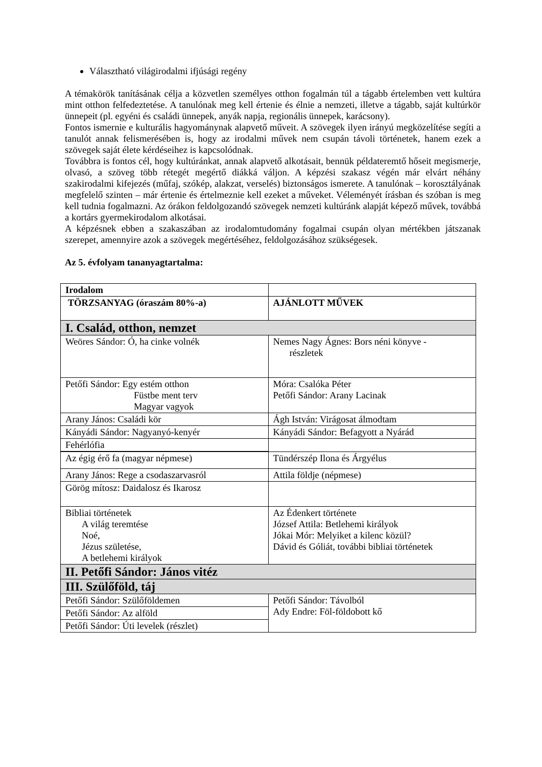Választható világirodalmi ifjúsági regény
A témakörök tanításának célja a közvetlen személyes otthon fogalmán túl a tágabb értelemben vett kultúra mint otthon felfedeztetése. A tanulónak meg kell értenie és élnie a nemzeti, illetve a tágabb, saját kultúrkör ünnepeit (pl. egyéni és családi ünnepek, anyák napja, regionális ünnepek, karácsony).
Fontos ismernie e kulturális hagyománynak alapvető műveit. A szövegek ilyen irányú megközelítése segíti a tanulót annak felismerésében is, hogy az irodalmi művek nem csupán távoli történetek, hanem ezek a szövegek saját élete kérdéseihez is kapcsolódnak.
Továbbra is fontos cél, hogy kultúránkat, annak alapvető alkotásait, bennük példateremtő hőseit megismerje, olvasó, a szöveg több rétegét megértő diákká váljon. A képzési szakasz végén már elvárt néhány szakirodalmi kifejezés (műfaj, szókép, alakzat, verselés) biztonságos ismerete. A tanulónak – korosztályának megfelelő szinten – már értenie és értelmeznie kell ezeket a műveket. Véleményét írásban és szóban is meg kell tudnia fogalmazni. Az órákon feldolgozandó szövegek nemzeti kultúránk alapját képező művek, továbbá a kortárs gyermekirodalom alkotásai.
A képzésnek ebben a szakaszában az irodalomtudomány fogalmai csupán olyan mértékben játszanak szerepet, amennyire azok a szövegek megértéséhez, feldolgozásához szükségesek.
Az 5. évfolyam tananyagtartalma:
| Irodalom | |
| TÖRZSANYAG (óraszám 80%-a) | AJÁNLOTT MŰVEK |
| I. Család, otthon, nemzet | |
| Weöres Sándor: Ó, ha cinke volnék | Nemes Nagy Ágnes: Bors néni könyve - részletek |
| Petőfi Sándor: Egy estém otthon Füstbe ment terv Magyar vagyok | Móra: Csalóka Péter Petőfi Sándor: Arany Lacinak |
| Arany János: Családi kör | Ágh István: Virágosat álmodtam |
| Kányádi Sándor: Nagyanyó-kenyér | Kányádi Sándor: Befagyott a Nyárád |
| Fehérlófia | |
| Az égig érő fa (magyar népmese) | Tündérszép Ilona és Árgyélus |
| Arany János: Rege a csodaszarvasról | Attila földje (népmese) |
| Görög mítosz: Daidalosz és Ikarosz | |
| Bibliai történetek A világ teremtése Noé, Jézus születése, A betlehemi királyok | Az Édenkert története József Attila: Betlehemi királyok Jókai Mór: Melyiket a kilenc közül? Dávid és Góliát, további bibliai történetek |
| II. Petőfi Sándor: János vitéz | |
| III. Szülőföld, táj | |
| Petőfi Sándor: Szülőföldemen | Petőfi Sándor: Távolból Ady Endre: Föl-földobott kő |
| Petőfi Sándor: Az alföld | |
| Petőfi Sándor: Úti levelek (részlet) | |